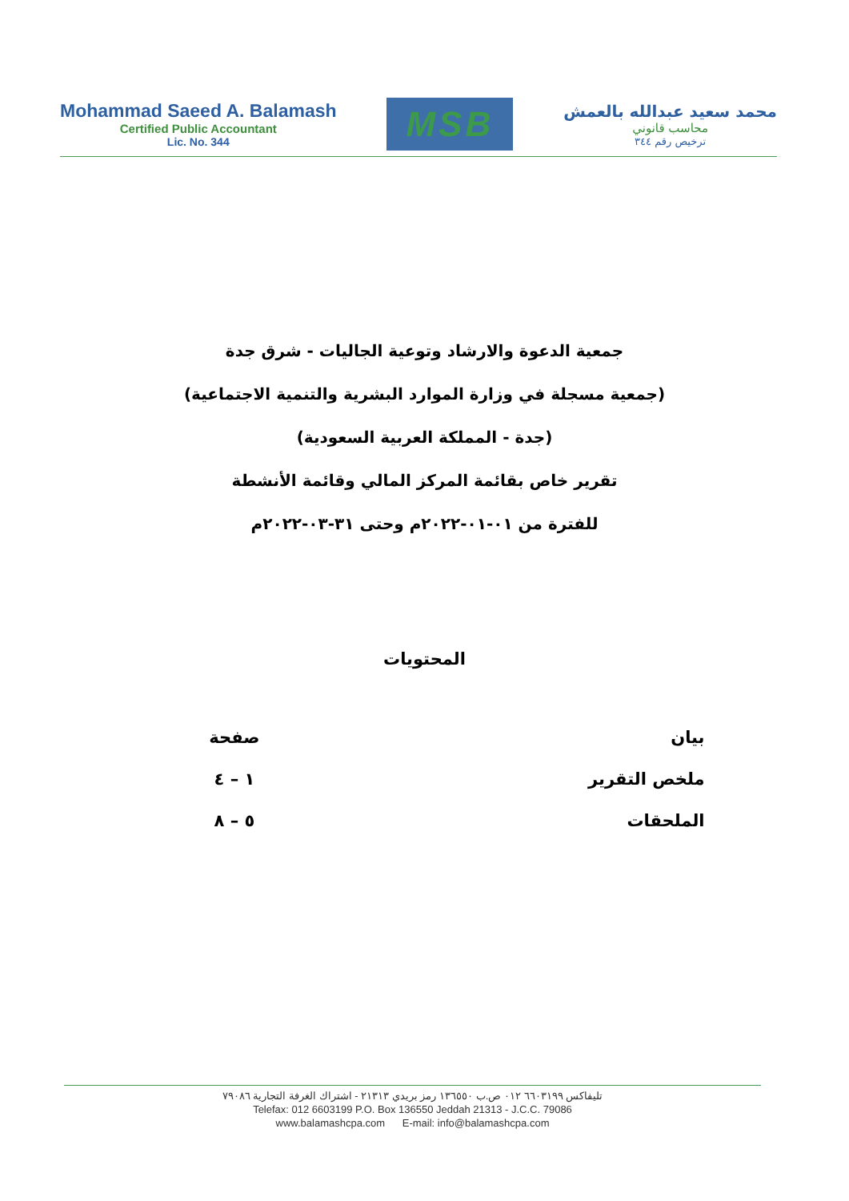Mohammad Saeed A. Balamash
Certified Public Accountant
Lic. No. 344
MSB
محمد سعيد عبدالله بالعمش
محاسب قانوني
ترخيص رقم ٣٤٤
جمعية الدعوة والارشاد وتوعية الجاليات - شرق جدة
(جمعية مسجلة في وزارة الموارد البشرية والتنمية الاجتماعية)
(جدة - المملكة العربية السعودية)
تقرير خاص بقائمة المركز المالي وقائمة الأنشطة
للفترة من ٠١-٠١-٢٠٢٢م وحتى ٣١-٠٣-٢٠٢٢م
المحتويات
| بيان | صفحة |
| --- | --- |
| ملخص التقرير | ١ – ٤ |
| الملحقات | ٥ – ٨ |
تليفاكس ٦٦٠٣١٩٩ ٠١٢ ص.ب ١٣٦٥٥٠ رمز بريدي ٢١٣١٣ - اشتراك الغرفة التجارية ٧٩٠٨٦
Telefax: 012 6603199 P.O. Box 136550 Jeddah 21313 - J.C.C. 79086
www.balamashcpa.com E-mail: info@balamashcpa.com